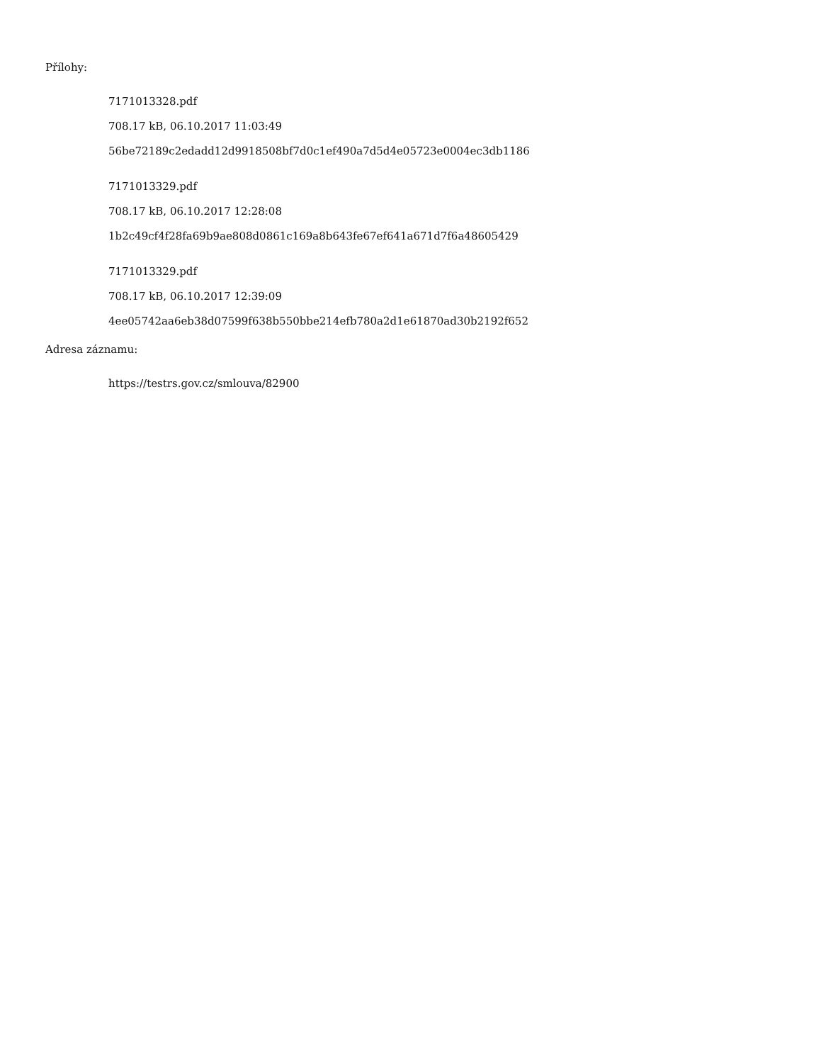Přílohy:
7171013328.pdf
708.17 kB, 06.10.2017 11:03:49
56be72189c2edadd12d9918508bf7d0c1ef490a7d5d4e05723e0004ec3db1186
7171013329.pdf
708.17 kB, 06.10.2017 12:28:08
1b2c49cf4f28fa69b9ae808d0861c169a8b643fe67ef641a671d7f6a48605429
7171013329.pdf
708.17 kB, 06.10.2017 12:39:09
4ee05742aa6eb38d07599f638b550bbe214efb780a2d1e61870ad30b2192f652
Adresa záznamu:
https://testrs.gov.cz/smlouva/82900